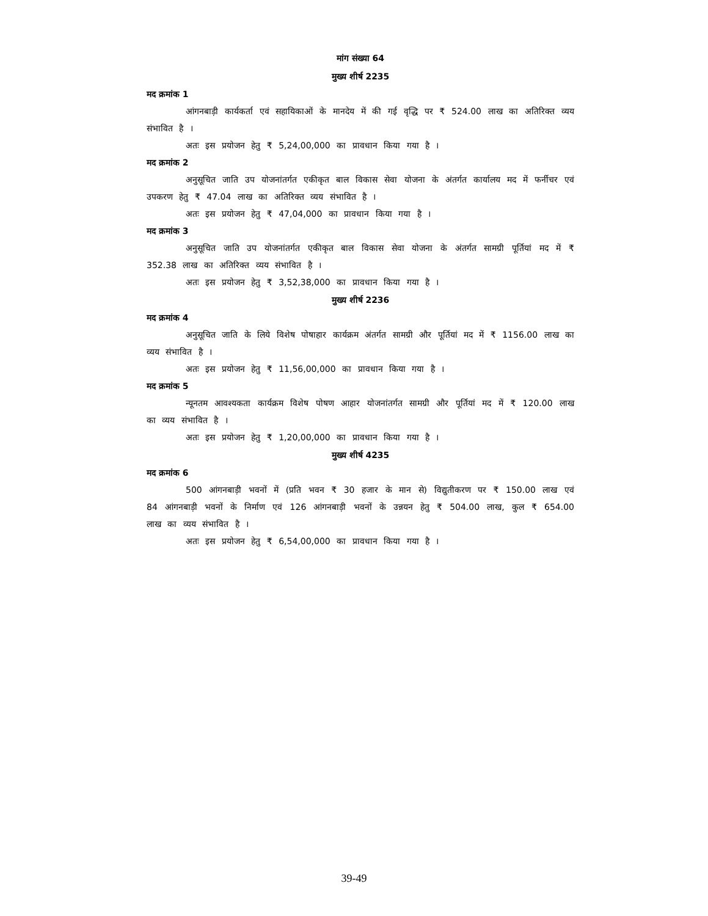मांग संख्या 64
मुख्य शीर्ष 2235
मद क्रमांक 1
आंगनबाड़ी कार्यकर्ता एवं सहायिकाओं के मानदेय में की गई वृद्धि पर ₹ 524.00 लाख का अतिरिक्त व्यय संभावित है ।
अतः इस प्रयोजन हेतु ₹ 5,24,00,000 का प्रावधान किया गया है ।
मद क्रमांक 2
अनुसूचित जाति उप योजनांतर्गत एकीकृत बाल विकास सेवा योजना के अंतर्गत कार्यालय मद में फर्नीचर एवं उपकरण हेतु ₹ 47.04 लाख का अतिरिक्त व्यय संभावित है ।
अतः इस प्रयोजन हेतु ₹ 47,04,000 का प्रावधान किया गया है ।
मद क्रमांक 3
अनुसूचित जाति उप योजनांतर्गत एकीकृत बाल विकास सेवा योजना के अंतर्गत सामग्री पूर्तियां मद में ₹ 352.38 लाख का अतिरिक्त व्यय संभावित है ।
अतः इस प्रयोजन हेतु ₹ 3,52,38,000 का प्रावधान किया गया है ।
मुख्य शीर्ष 2236
मद क्रमांक 4
अनुसूचित जाति के लिये विशेष पोषाहार कार्यक्रम अंतर्गत सामग्री और पूर्तियां मद में ₹ 1156.00 लाख का व्यय संभावित है ।
अतः इस प्रयोजन हेतु ₹ 11,56,00,000 का प्रावधान किया गया है ।
मद क्रमांक 5
न्यूनतम आवश्यकता कार्यक्रम विशेष पोषण आहार योजनांतर्गत सामग्री और पूर्तियां मद में ₹ 120.00 लाख का व्यय संभावित है ।
अतः इस प्रयोजन हेतु ₹ 1,20,00,000 का प्रावधान किया गया है ।
मुख्य शीर्ष 4235
मद क्रमांक 6
500 आंगनबाड़ी भवनों में (प्रति भवन ₹ 30 हजार के मान से) विद्युतीकरण पर ₹ 150.00 लाख एवं 84 आंगनबाड़ी भवनों के निर्माण एवं 126 आंगनबाड़ी भवनों के उन्नयन हेतु ₹ 504.00 लाख, कुल ₹ 654.00 लाख का व्यय संभावित है ।
अतः इस प्रयोजन हेतु ₹ 6,54,00,000 का प्रावधान किया गया है ।
39-49